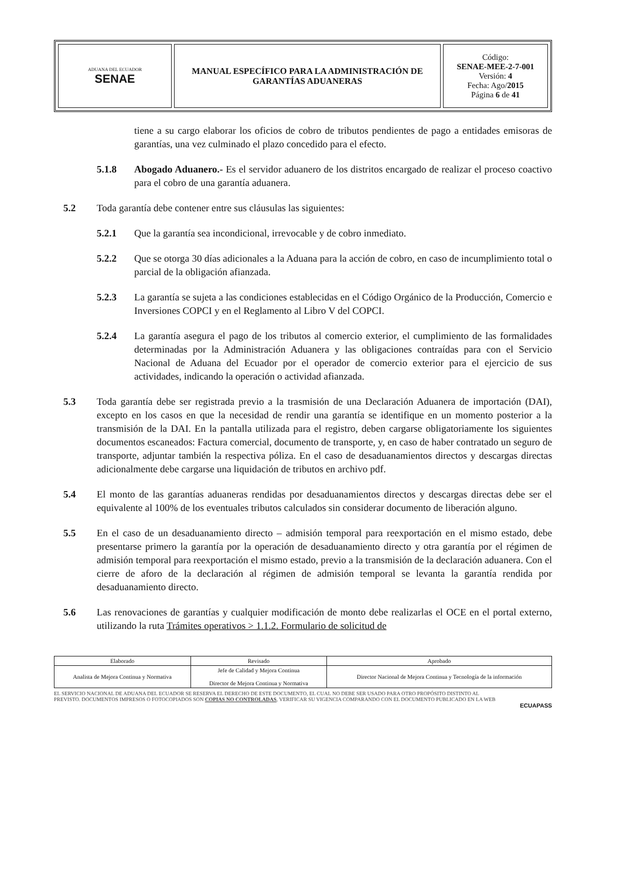| ADUANA DEL ECUADOR SENAE | MANUAL ESPECÍFICO PARA LA ADMINISTRACIÓN DE GARANTÍAS ADUANERAS | Código: SENAE-MEE-2-7-001 Versión: 4 Fecha: Ago/ 2015 Página 6 de 41 |
tiene a su cargo elaborar los oficios de cobro de tributos pendientes de pago a entidades emisoras de garantías, una vez culminado el plazo concedido para el efecto.
5.1.8 Abogado Aduanero.- Es el servidor aduanero de los distritos encargado de realizar el proceso coactivo para el cobro de una garantía aduanera.
5.2 Toda garantía debe contener entre sus cláusulas las siguientes:
5.2.1 Que la garantía sea incondicional, irrevocable y de cobro inmediato.
5.2.2 Que se otorga 30 días adicionales a la Aduana para la acción de cobro, en caso de incumplimiento total o parcial de la obligación afianzada.
5.2.3 La garantía se sujeta a las condiciones establecidas en el Código Orgánico de la Producción, Comercio e Inversiones COPCI y en el Reglamento al Libro V del COPCI.
5.2.4 La garantía asegura el pago de los tributos al comercio exterior, el cumplimiento de las formalidades determinadas por la Administración Aduanera y las obligaciones contraídas para con el Servicio Nacional de Aduana del Ecuador por el operador de comercio exterior para el ejercicio de sus actividades, indicando la operación o actividad afianzada.
5.3 Toda garantía debe ser registrada previo a la trasmisión de una Declaración Aduanera de importación (DAI), excepto en los casos en que la necesidad de rendir una garantía se identifique en un momento posterior a la transmisión de la DAI. En la pantalla utilizada para el registro, deben cargarse obligatoriamente los siguientes documentos escaneados: Factura comercial, documento de transporte, y, en caso de haber contratado un seguro de transporte, adjuntar también la respectiva póliza. En el caso de desaduanamientos directos y descargas directas adicionalmente debe cargarse una liquidación de tributos en archivo pdf.
5.4 El monto de las garantías aduaneras rendidas por desaduanamientos directos y descargas directas debe ser el equivalente al 100% de los eventuales tributos calculados sin considerar documento de liberación alguno.
5.5 En el caso de un desaduanamiento directo – admisión temporal para reexportación en el mismo estado, debe presentarse primero la garantía por la operación de desaduanamiento directo y otra garantía por el régimen de admisión temporal para reexportación el mismo estado, previo a la transmisión de la declaración aduanera. Con el cierre de aforo de la declaración al régimen de admisión temporal se levanta la garantía rendida por desaduanamiento directo.
5.6 Las renovaciones de garantías y cualquier modificación de monto debe realizarlas el OCE en el portal externo, utilizando la ruta Trámites operativos > 1.1.2. Formulario de solicitud de
| Elaborado | Revisado | Aprobado |
| Analista de Mejora Continua y Normativa | Jefe de Calidad y Mejora Continua Director de Mejora Continua y Normativa | Director Nacional de Mejora Continua y Tecnología de la información |
EL SERVICIO NACIONAL DE ADUANA DEL ECUADOR SE RESERVA EL DERECHO DE ESTE DOCUMENTO, EL CUAL NO DEBE SER USADO PARA OTRO PROPÓSITO DISTINTO AL PREVISTO. DOCUMENTOS IMPRESOS O FOTOCOPIADOS SON COPIAS NO CONTROLADAS, VERIFICAR SU VIGENCIA COMPARANDO CON EL DOCUMENTO PUBLICADO EN LA WEB
ECUAPASS